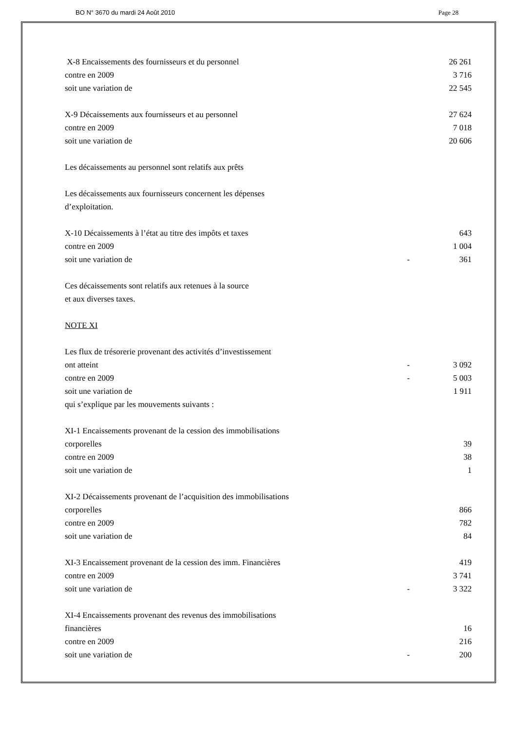BO N° 3670 du mardi 24 Août 2010 Page 28
| X-8 Encaissements des fournisseurs et du personnel | | 26 261 |
| contre en 2009 | | 3 716 |
| soit une variation de | | 22 545 |
| X-9 Décaissements aux fournisseurs et au personnel | | 27 624 |
| contre en 2009 | | 7 018 |
| soit une variation de | | 20 606 |
| Les décaissements au personnel sont relatifs aux prêts | | |
| Les décaissements aux fournisseurs concernent les dépenses | | |
| d’exploitation. | | |
| X-10 Décaissements à l’état au titre des impôts et taxes | | 643 |
| contre en 2009 | | 1 004 |
| soit une variation de | - | 361 |
| Ces décaissements sont relatifs aux retenues à la source | | |
| et aux diverses taxes. | | |
| NOTE XI | | |
| Les flux de trésorerie provenant des activités d’investissement | | |
| ont atteint | - | 3 092 |
| contre en 2009 | - | 5 003 |
| soit une variation de | | 1 911 |
| qui s’explique par les mouvements suivants : | | |
| XI-1 Encaissements provenant de la cession des immobilisations | | |
| corporelles | | 39 |
| contre en 2009 | | 38 |
| soit une variation de | | 1 |
| XI-2 Décaissements provenant de l’acquisition des immobilisations | | |
| corporelles | | 866 |
| contre en 2009 | | 782 |
| soit une variation de | | 84 |
| XI-3 Encaissement provenant de la cession des imm. Financières | | 419 |
| contre en 2009 | | 3 741 |
| soit une variation de | - | 3 322 |
| XI-4 Encaissements provenant des revenus des immobilisations | | |
| financières | | 16 |
| contre en 2009 | | 216 |
| soit une variation de | - | 200 |